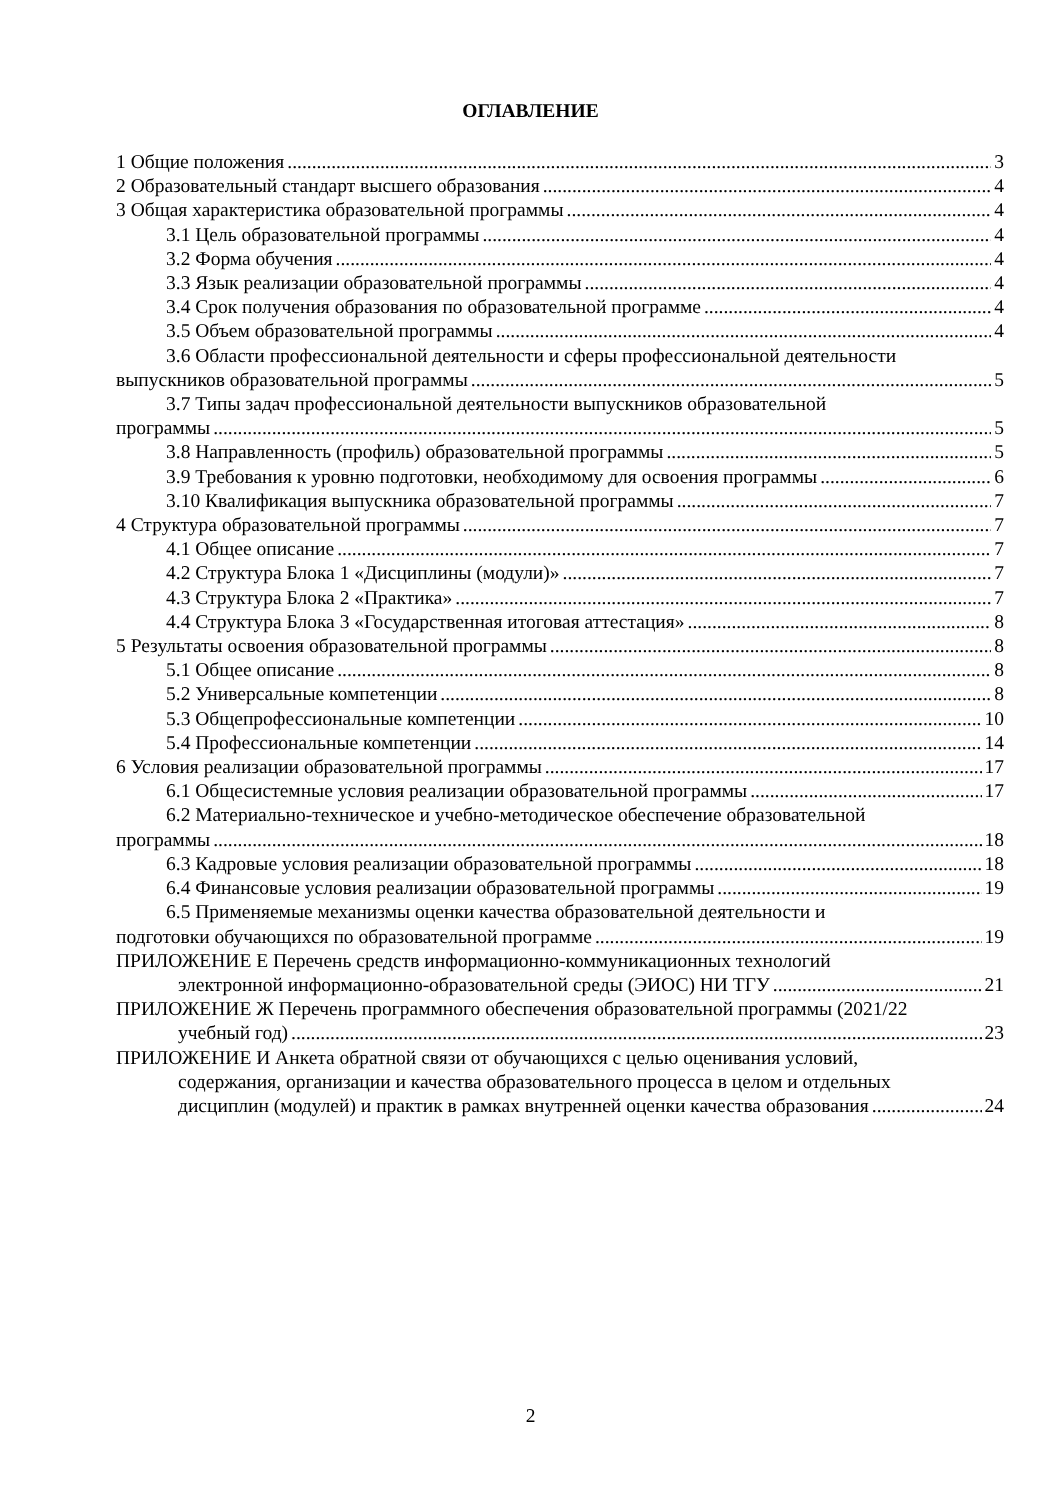ОГЛАВЛЕНИЕ
1 Общие положения 3
2 Образовательный стандарт высшего образования 4
3 Общая характеристика образовательной программы 4
3.1 Цель образовательной программы 4
3.2 Форма обучения 4
3.3 Язык реализации образовательной программы 4
3.4 Срок получения образования по образовательной программе 4
3.5 Объем образовательной программы 4
3.6 Области профессиональной деятельности и сферы профессиональной деятельности
выпускников образовательной программы 5
3.7 Типы задач профессиональной деятельности выпускников образовательной
программы 5
3.8 Направленность (профиль) образовательной программы 5
3.9 Требования к уровню подготовки, необходимому для освоения программы 6
3.10 Квалификация выпускника образовательной программы 7
4 Структура образовательной программы 7
4.1 Общее описание 7
4.2 Структура Блока 1 «Дисциплины (модули)» 7
4.3 Структура Блока 2 «Практика» 7
4.4 Структура Блока 3 «Государственная итоговая аттестация» 8
5 Результаты освоения образовательной программы 8
5.1 Общее описание 8
5.2 Универсальные компетенции 8
5.3 Общепрофессиональные компетенции 10
5.4 Профессиональные компетенции 14
6 Условия реализации образовательной программы 17
6.1 Общесистемные условия реализации образовательной программы 17
6.2 Материально-техническое и учебно-методическое обеспечение образовательной
программы 18
6.3 Кадровые условия реализации образовательной программы 18
6.4 Финансовые условия реализации образовательной программы 19
6.5 Применяемые механизмы оценки качества образовательной деятельности и
подготовки обучающихся по образовательной программе 19
ПРИЛОЖЕНИЕ Е Перечень средств информационно-коммуникационных технологий
электронной информационно-образовательной среды (ЭИОС) НИ ТГУ 21
ПРИЛОЖЕНИЕ Ж Перечень программного обеспечения образовательной программы (2021/22
учебный год) 23
ПРИЛОЖЕНИЕ И Анкета обратной связи от обучающихся с целью оценивания условий,
содержания, организации и качества образовательного процесса в целом и отдельных
дисциплин (модулей) и практик в рамках внутренней оценки качества образования 24
2